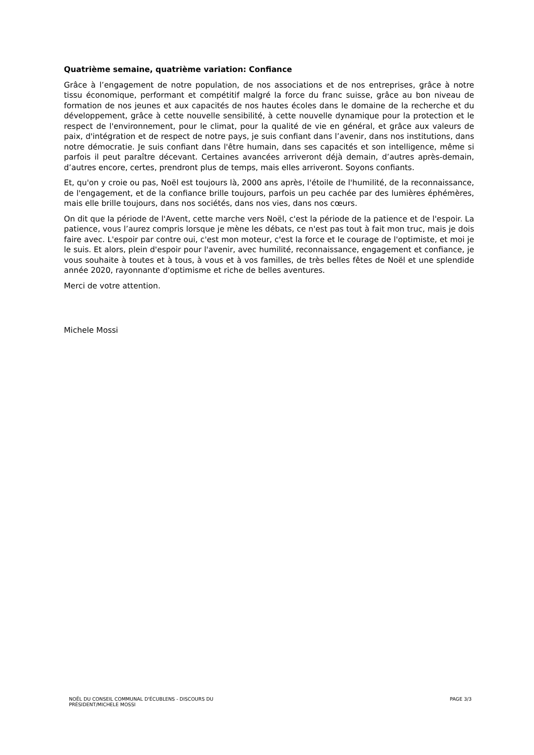Quatrième semaine, quatrième variation: Confiance
Grâce à l’engagement de notre population, de nos associations et de nos entreprises, grâce à notre tissu économique, performant et compétitif malgré la force du franc suisse, grâce au bon niveau de formation de nos jeunes et aux capacités de nos hautes écoles dans le domaine de la recherche et du développement, grâce à cette nouvelle sensibilité, à cette nouvelle dynamique pour la protection et le respect de l'environnement, pour le climat, pour la qualité de vie en général, et grâce aux valeurs de paix, d'intégration et de respect de notre pays, je suis confiant dans l’avenir, dans nos institutions, dans notre démocratie. Je suis confiant dans l'être humain, dans ses capacités et son intelligence, même si parfois il peut paraître décevant. Certaines avancées arriveront déjà demain, d’autres après-demain, d’autres encore, certes, prendront plus de temps, mais elles arriveront. Soyons confiants.
Et, qu'on y croie ou pas, Noël est toujours là, 2000 ans après, l'étoile de l'humilité, de la reconnaissance, de l'engagement, et de la confiance brille toujours, parfois un peu cachée par des lumières éphémères, mais elle brille toujours, dans nos sociétés, dans nos vies, dans nos cœurs.
On dit que la période de l'Avent, cette marche vers Noël, c'est la période de la patience et de l'espoir. La patience, vous l’aurez compris lorsque je mène les débats, ce n'est pas tout à fait mon truc, mais je dois faire avec. L'espoir par contre oui, c'est mon moteur, c'est la force et le courage de l'optimiste, et moi je le suis. Et alors, plein d'espoir pour l'avenir, avec humilité, reconnaissance, engagement et confiance, je vous souhaite à toutes et à tous, à vous et à vos familles, de très belles fêtes de Noël et une splendide année 2020, rayonnante d'optimisme et riche de belles aventures.
Merci de votre attention.
Michele Mossi
NOËL DU CONSEIL COMMUNAL D'ÉCUBLENS - DISCOURS DU
PRÉSIDENT/MICHELE MOSSI
PAGE 3/3